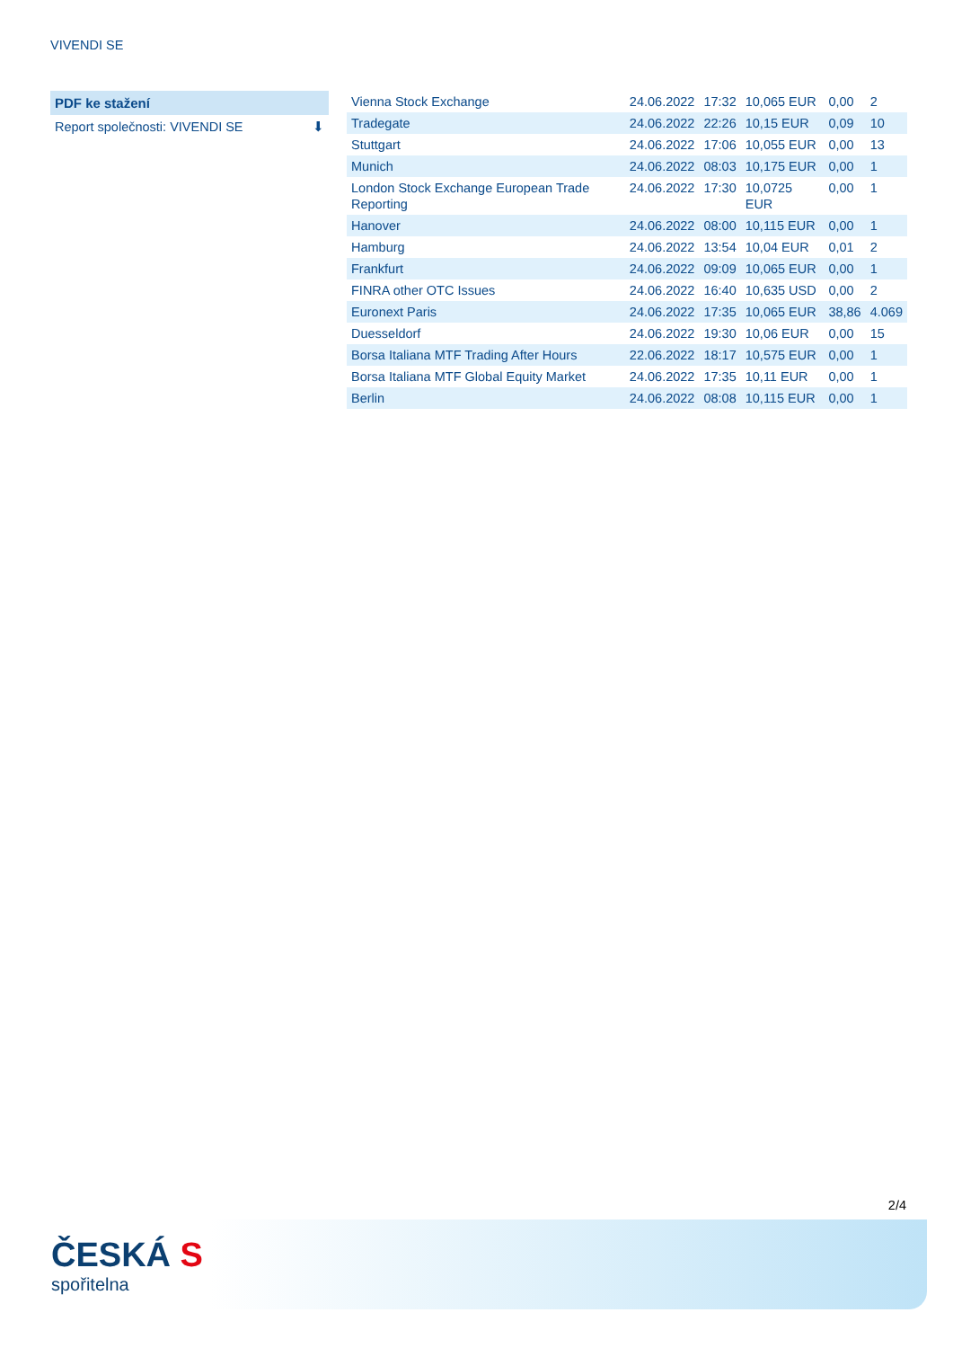VIVENDI SE
PDF ke stažení
Report společnosti: VIVENDI SE ⬇
| Vienna Stock Exchange | 24.06.2022 | 17:32 | 10,065 EUR | 0,00 | 2 |
| Tradegate | 24.06.2022 | 22:26 | 10,15 EUR | 0,09 | 10 |
| Stuttgart | 24.06.2022 | 17:06 | 10,055 EUR | 0,00 | 13 |
| Munich | 24.06.2022 | 08:03 | 10,175 EUR | 0,00 | 1 |
| London Stock Exchange European Trade Reporting | 24.06.2022 | 17:30 | 10,0725 EUR | 0,00 | 1 |
| Hanover | 24.06.2022 | 08:00 | 10,115 EUR | 0,00 | 1 |
| Hamburg | 24.06.2022 | 13:54 | 10,04 EUR | 0,01 | 2 |
| Frankfurt | 24.06.2022 | 09:09 | 10,065 EUR | 0,00 | 1 |
| FINRA other OTC Issues | 24.06.2022 | 16:40 | 10,635 USD | 0,00 | 2 |
| Euronext Paris | 24.06.2022 | 17:35 | 10,065 EUR | 38,86 | 4.069 |
| Duesseldorf | 24.06.2022 | 19:30 | 10,06 EUR | 0,00 | 15 |
| Borsa Italiana MTF Trading After Hours | 22.06.2022 | 18:17 | 10,575 EUR | 0,00 | 1 |
| Borsa Italiana MTF Global Equity Market | 24.06.2022 | 17:35 | 10,11 EUR | 0,00 | 1 |
| Berlin | 24.06.2022 | 08:08 | 10,115 EUR | 0,00 | 1 |
2/4
ČESKÁ S
spořitelna